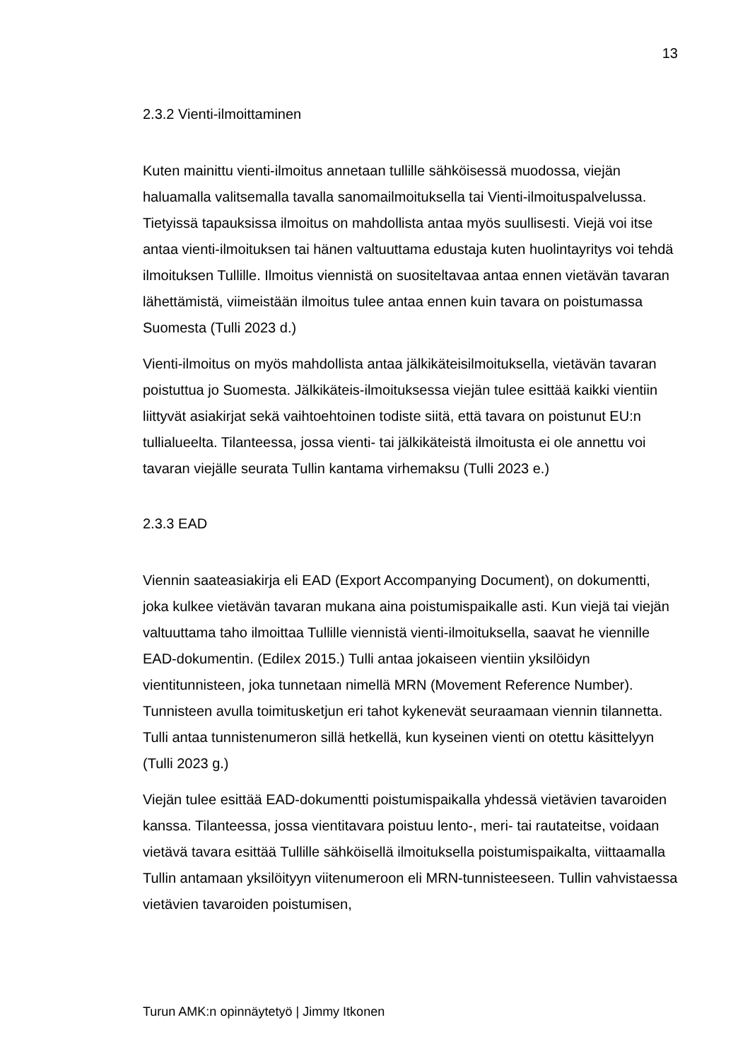13
2.3.2 Vienti-ilmoittaminen
Kuten mainittu vienti-ilmoitus annetaan tullille sähköisessä muodossa, viejän haluamalla valitsemalla tavalla sanomailmoituksella tai Vienti-ilmoituspalvelussa. Tietyissä tapauksissa ilmoitus on mahdollista antaa myös suullisesti. Viejä voi itse antaa vienti-ilmoituksen tai hänen valtuuttama edustaja kuten huolintayritys voi tehdä ilmoituksen Tullille. Ilmoitus viennistä on suositeltavaa antaa ennen vietävän tavaran lähettämistä, viimeistään ilmoitus tulee antaa ennen kuin tavara on poistumassa Suomesta (Tulli 2023 d.)
Vienti-ilmoitus on myös mahdollista antaa jälkikäteisilmoituksella, vietävän tavaran poistuttua jo Suomesta. Jälkikäteis-ilmoituksessa viejän tulee esittää kaikki vientiin liittyvät asiakirjat sekä vaihtoehtoinen todiste siitä, että tavara on poistunut EU:n tullialueelta. Tilanteessa, jossa vienti- tai jälkikäteistä ilmoitusta ei ole annettu voi tavaran viejälle seurata Tullin kantama virhemaksu (Tulli 2023 e.)
2.3.3 EAD
Viennin saateasiakirja eli EAD (Export Accompanying Document), on dokumentti, joka kulkee vietävän tavaran mukana aina poistumispaikalle asti. Kun viejä tai viejän valtuuttama taho ilmoittaa Tullille viennistä vienti-ilmoituksella, saavat he viennille EAD-dokumentin. (Edilex 2015.) Tulli antaa jokaiseen vientiin yksilöidyn vientitunnisteen, joka tunnetaan nimellä MRN (Movement Reference Number). Tunnisteen avulla toimitusketjun eri tahot kykenevät seuraamaan viennin tilannetta. Tulli antaa tunnistenumeron sillä hetkellä, kun kyseinen vienti on otettu käsittelyyn (Tulli 2023 g.)
Viejän tulee esittää EAD-dokumentti poistumispaikalla yhdessä vietävien tavaroiden kanssa. Tilanteessa, jossa vientitavara poistuu lento-, meri- tai rautateitse, voidaan vietävä tavara esittää Tullille sähköisellä ilmoituksella poistumispaikalta, viittaamalla Tullin antamaan yksilöityyn viitenumeroon eli MRN-tunnisteeseen. Tullin vahvistaessa vietävien tavaroiden poistumisen,
Turun AMK:n opinnäytetyö | Jimmy Itkonen